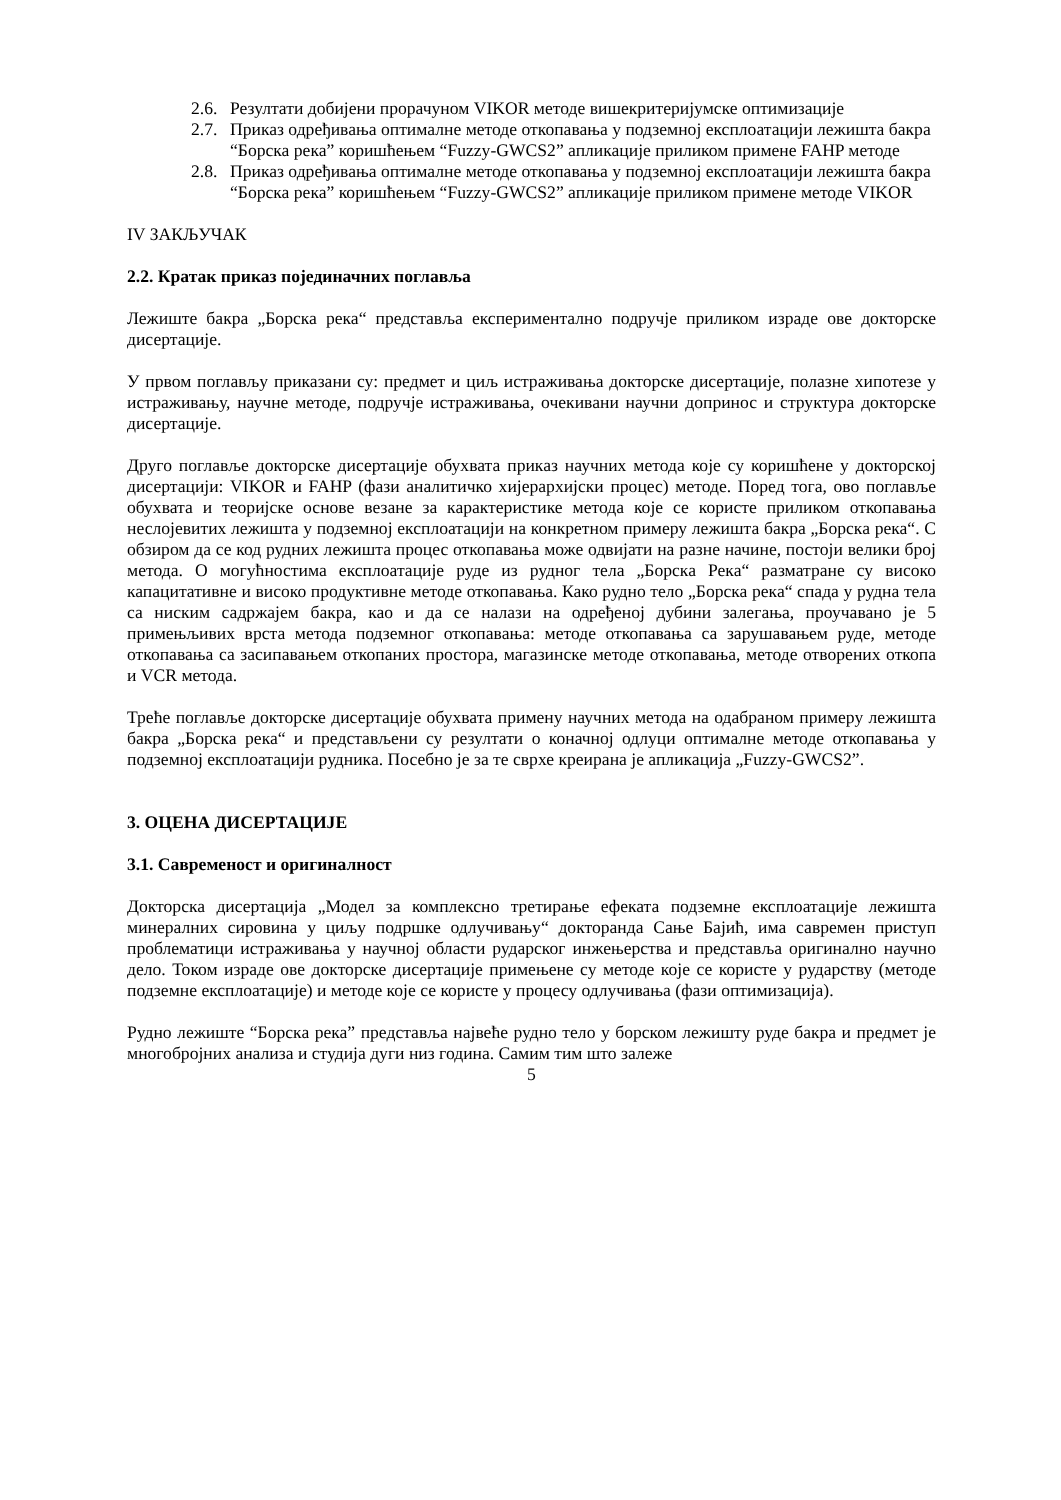2.6. Резултати добијени прорачуном VIKOR методе вишекритеријумске оптимизације
2.7. Приказ одређивања оптималне методе откопавања у подземној експлоатацији лежишта бакра “Борска река” коришћењем “Fuzzy-GWCS2” апликације приликом примене FAHP методе
2.8. Приказ одређивања оптималне методе откопавања у подземној експлоатацији лежишта бакра “Борска река” коришћењем “Fuzzy-GWCS2” апликације приликом примене методе VIKOR
IV ЗАКЉУЧАК
2.2. Кратак приказ појединачних поглавља
Лежиште бакра „Борска река“ представља експериментално подручје приликом израде ове докторске дисертације.
У првом поглављу приказани су: предмет и циљ истраживања докторске дисертације, полазне хипотезе у истраживању, научне методе, подручје истраживања, очекивани научни допринос и структура докторске дисертације.
Друго поглавље докторске дисертације обухвата приказ научних метода које су коришћене у докторској дисертацији: VIKOR и FAHP (фази аналитичко хијерархијски процес) методе. Поред тога, ово поглавље обухвата и теоријске основе везане за карактеристике метода које се користе приликом откопавања неслојевитих лежишта у подземној експлоатацији на конкретном примеру лежишта бакра „Борска река“. С обзиром да се код рудних лежишта процес откопавања може одвијати на разне начине, постоји велики број метода. О могућностима експлоатације руде из рудног тела „Борска Река“ разматране су високо капацитативне и високо продуктивне методе откопавања. Како рудно тело „Борска река“ спада у рудна тела са ниским садржајем бакра, као и да се налази на одређеној дубини залегања, проучавано је 5 примењљивих врста метода подземног откопавања: методе откопавања са зарушавањем руде, методе откопавања са засипавањем откопаних простора, магазинске методе откопавања, методе отворених откопа и VCR метода.
Треће поглавље докторске дисертације обухвата примену научних метода на одабраном примеру лежишта бакра „Борска река“ и представљени су резултати о коначној одлуци оптималне методе откопавања у подземној експлоатацији рудника. Посебно је за те сврхе креирана је апликација „Fuzzy-GWCS2”.
3. ОЦЕНА ДИСЕРТАЦИЈЕ
3.1. Савременост и оригиналност
Докторска дисертација „Модел за комплексно третирање ефеката подземне експлоатације лежишта минералних сировина у циљу подршке одлучивању“ докторанда Сање Бајић, има савремен приступ проблематици истраживања у научној области рударског инжењерства и представља оригинално научно дело. Током израде ове докторске дисертације примењене су методе које се користе у рударству (методе подземне експлоатације) и методе које се користе у процесу одлучивања (фази оптимизација).
Рудно лежиште “Борска река” представља највеће рудно тело у борском лежишту руде бакра и предмет је многобројних анализа и студија дуги низ година. Самим тим што залеже
5